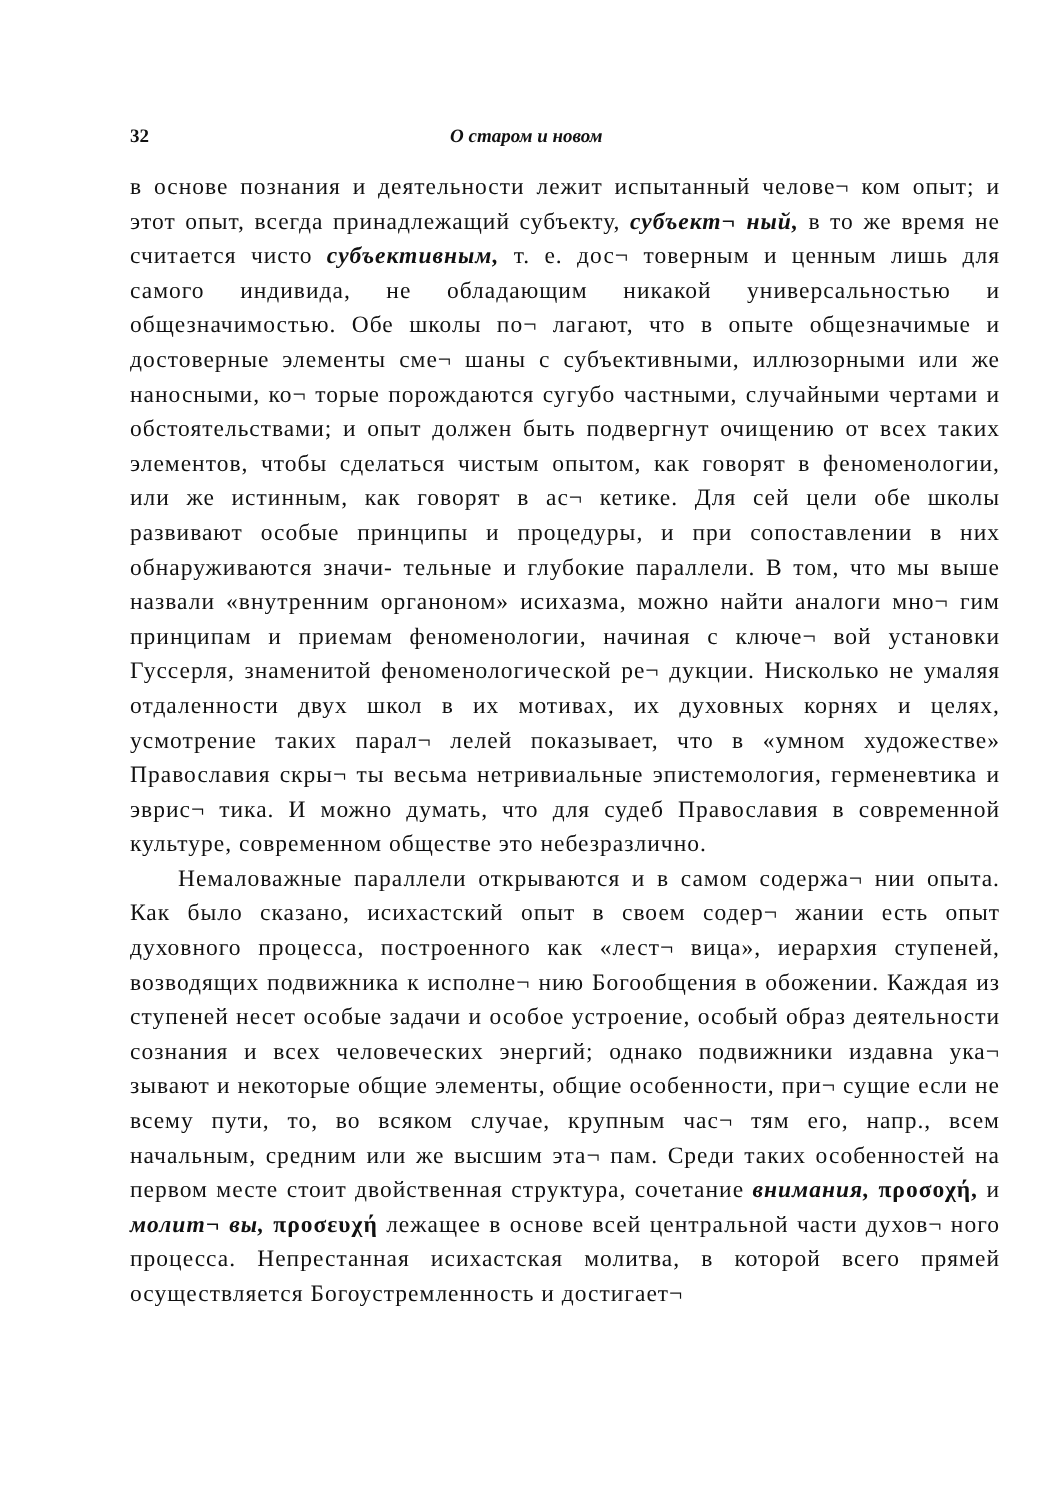32 О старом и новом
в основе познания и деятельности лежит испытанный челове¬ ком опыт; и этот опыт, всегда принадлежащий субъекту, субъект¬ ный, в то же время не считается чисто субъективным, т. е. дос¬ товерным и ценным лишь для самого индивида, не обладающим никакой универсальностью и общезначимостью. Обе школы по¬ лагают, что в опыте общезначимые и достоверные элементы сме¬ шаны с субъективными, иллюзорными или же наносными, ко¬ торые порождаются сугубо частными, случайными чертами и обстоятельствами; и опыт должен быть подвергнут очищению от всех таких элементов, чтобы сделаться чистым опытом, как говорят в феноменологии, или же истинным, как говорят в ас¬ кетике. Для сей цели обе школы развивают особые принципы и процедуры, и при сопоставлении в них обнаруживаются значи- тельные и глубокие параллели. В том, что мы выше назвали «внутренним органоном» исихазма, можно найти аналоги мно¬ гим принципам и приемам феноменологии, начиная с ключе¬ вой установки Гуссерля, знаменитой феноменологической ре¬ дукции. Нисколько не умаляя отдаленности двух школ в их мотивах, их духовных корнях и целях, усмотрение таких парал¬ лелей показывает, что в «умном художестве» Православия скры¬ ты весьма нетривиальные эпистемология, герменевтика и эврис¬ тика. И можно думать, что для судеб Православия в современной культуре, современном обществе это небезразлично.
Немаловажные параллели открываются и в самом содержа¬ нии опыта. Как было сказано, исихастский опыт в своем содер¬ жании есть опыт духовного процесса, построенного как «лест¬ вица», иерархия ступеней, возводящих подвижника к исполне¬ нию Богообщения в обожении. Каждая из ступеней несет особые задачи и особое устроение, особый образ деятельности сознания и всех человеческих энергий; однако подвижники издавна ука¬ зывают и некоторые общие элементы, общие особенности, при¬ сущие если не всему пути, то, во всяком случае, крупным час¬ тям его, напр., всем начальным, средним или же высшим эта¬ пам. Среди таких особенностей на первом месте стоит двойственная структура, сочетание внимания, προσοχή, и молит¬ вы, προσευχή лежащее в основе всей центральной части духов¬ ного процесса. Непрестанная исихастская молитва, в которой всего прямей осуществляется Богоустремленность и достигает¬